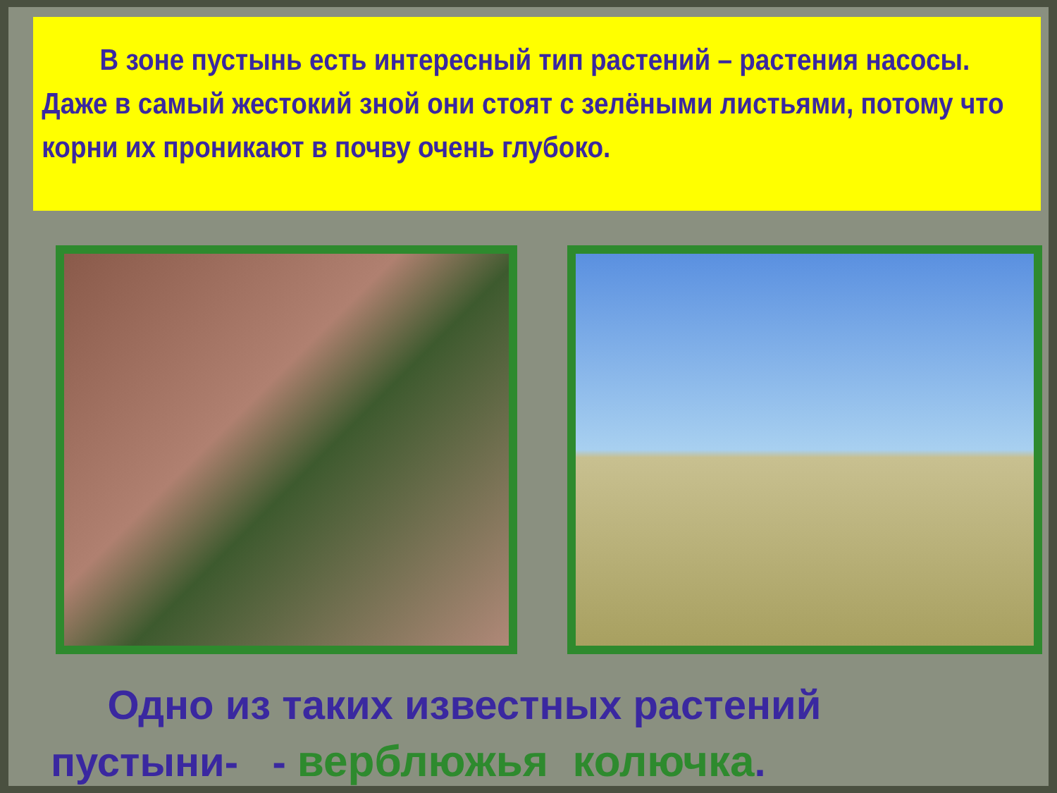В зоне пустынь есть интересный тип растений – растения насосы. Даже в самый жестокий зной они стоят с зелёными листьями, потому что корни их проникают в почву очень глубоко.
Одно из таких известных растений
пустыни- - верблюжья колючка.